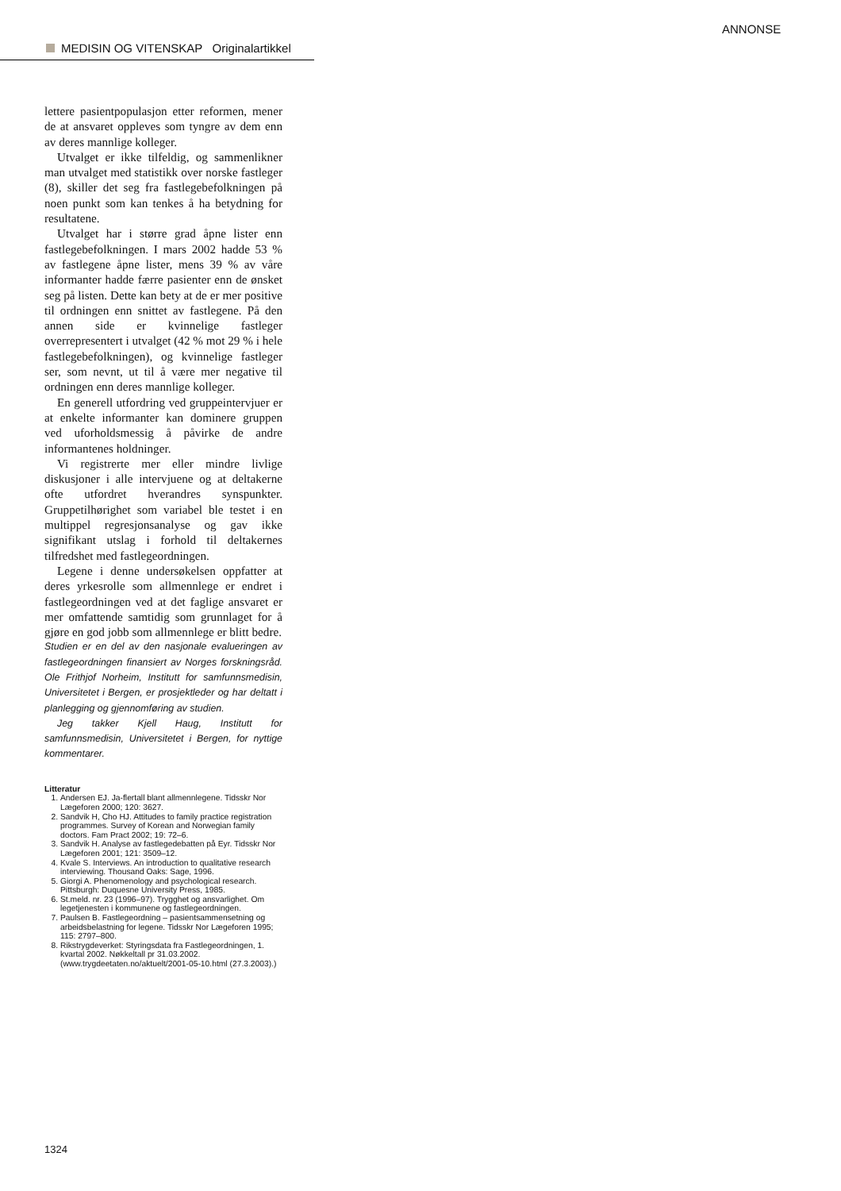ANNONSE
MEDISIN OG VITENSKAP Originalartikkel
lettere pasientpopulasjon etter reformen, mener de at ansvaret oppleves som tyngre av dem enn av deres mannlige kolleger.
Utvalget er ikke tilfeldig, og sammenlikner man utvalget med statistikk over norske fastleger (8), skiller det seg fra fastlegebefolkningen på noen punkt som kan tenkes å ha betydning for resultatene.
Utvalget har i større grad åpne lister enn fastlegebefolkningen. I mars 2002 hadde 53 % av fastlegene åpne lister, mens 39 % av våre informanter hadde færre pasienter enn de ønsket seg på listen. Dette kan bety at de er mer positive til ordningen enn snittet av fastlegene. På den annen side er kvinnelige fastleger overrepresentert i utvalget (42 % mot 29 % i hele fastlegebefolkningen), og kvinnelige fastleger ser, som nevnt, ut til å være mer negative til ordningen enn deres mannlige kolleger.
En generell utfordring ved gruppeintervjuer er at enkelte informanter kan dominere gruppen ved uforholdsmessig å påvirke de andre informantenes holdninger.
Vi registrerte mer eller mindre livlige diskusjoner i alle intervjuene og at deltakerne ofte utfordret hverandres synspunkter. Gruppetilhørighet som variabel ble testet i en multippel regresjonsanalyse og gav ikke signifikant utslag i forhold til deltakernes tilfredshet med fastlegeordningen.
Legene i denne undersøkelsen oppfatter at deres yrkesrolle som allmennlege er endret i fastlegeordningen ved at det faglige ansvaret er mer omfattende samtidig som grunnlaget for å gjøre en god jobb som allmennlege er blitt bedre.
Studien er en del av den nasjonale evalueringen av fastlegeordningen finansiert av Norges forskningsråd. Ole Frithjof Norheim, Institutt for samfunnsmedisin, Universitetet i Bergen, er prosjektleder og har deltatt i planlegging og gjennomføring av studien.
Jeg takker Kjell Haug, Institutt for samfunnsmedisin, Universitetet i Bergen, for nyttige kommentarer.
Litteratur
1. Andersen EJ. Ja-flertall blant allmennlegene. Tidsskr Nor Lægeforen 2000; 120: 3627.
2. Sandvik H, Cho HJ. Attitudes to family practice registration programmes. Survey of Korean and Norwegian family doctors. Fam Pract 2002; 19: 72–6.
3. Sandvik H. Analyse av fastlegedebatten på Eyr. Tidsskr Nor Lægeforen 2001; 121: 3509–12.
4. Kvale S. Interviews. An introduction to qualitative research interviewing. Thousand Oaks: Sage, 1996.
5. Giorgi A. Phenomenology and psychological research. Pittsburgh: Duquesne University Press, 1985.
6. St.meld. nr. 23 (1996–97). Trygghet og ansvarlighet. Om legetjenesten i kommunene og fastlegeordningen.
7. Paulsen B. Fastlegeordning – pasientsammensetning og arbeidsbelastning for legene. Tidsskr Nor Lægeforen 1995; 115: 2797–800.
8. Rikstrygdeverket: Styringsdata fra Fastlegeordningen, 1. kvartal 2002. Nøkkeltall pr 31.03.2002. (www.trygdeetaten.no/aktuelt/2001-05-10.html (27.3.2003).)
1324